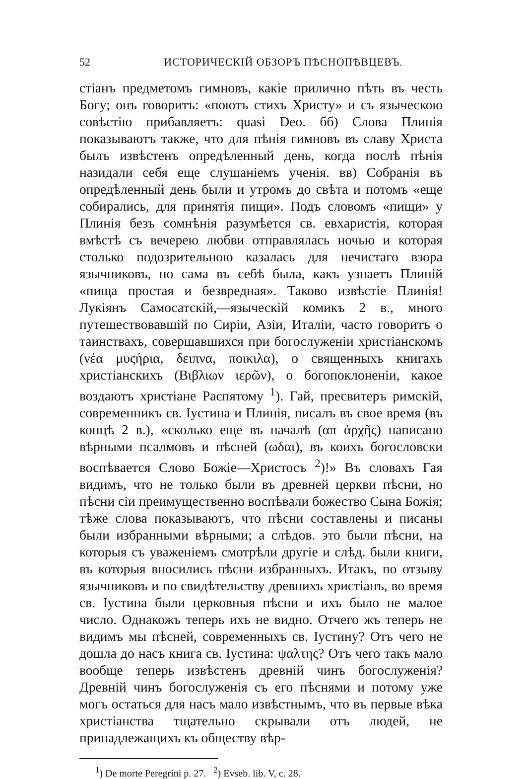52 ИСТОРИЧЕСКІЙ ОБЗОРЪ ПѢСНОПѢВЦЕВЪ.
стіанъ предметомъ гимновъ, какіе прилично пѣть въ честь Богу; онъ говоритъ: «поютъ стихъ Христу» и съ языческою совѣстію прибавляетъ: quasi Deo. бб) Слова Плинія показываютъ также, что для пѣнія гимновъ въ славу Христа былъ извѣстенъ опредѣленный день, когда послѣ пѣнія назидали себя еще слушаніемъ ученія. вв) Собранія въ опредѣленный день были и утромъ до свѣта и потомъ «еще собирались, для принятія пищи». Подъ словомъ «пищи» у Плинія безъ сомнѣнія разумѣется св. евхаристія, которая вмѣстѣ съ вечерею любви отправлялась ночью и которая столько подозрительною казалась для нечистаго взора язычниковъ, но сама въ себѣ была, какъ узнаетъ Плиній «пища простая и безвредная». Таково извѣстіе Плинія! Лукіянъ Самосатскій,—языческій комикъ 2 в., много путешествовавшій по Сиріи, Азіи, Италіи, часто говоритъ о таинствахъ, совершавшихся при богослуженіи христіанскомъ (νέα μυςήρια, δειπνα, ποικιλα), о священныхъ книгахъ христіанскихъ (Βιβλιων ιερῶν), о богопоклоненіи, какое воздаютъ христіане Распятому <sup>1</sup>). Гай, пресвитеръ римскій, современникъ св. Іустина и Плинія, писалъ въ свое время (въ концѣ 2 в.), «сколько еще въ началѣ (απ ἀρχῆς) написано вѣрными псалмовъ и пѣсней (ωδαι), въ коихъ богословски воспѣвается Слово Божіе—Христосъ <sup>2</sup>)!» Въ словахъ Гая видимъ, что не только были въ древней церкви пѣсни, но пѣсни сіи преимущественно воспѣвали божество Сына Божія; тѣже слова показываютъ, что пѣсни составлены и писаны были избранными вѣрными; а слѣдов. это были пѣсни, на которыя съ уваженіемъ смотрѣли другіе и слѣд. были книги, въ которыя вносились пѣсни избранныхъ. Итакъ, по отзыву язычниковъ и по свидѣтельству древнихъ христіанъ, во время св. Іустина были церковныя пѣсни и ихъ было не малое число. Однакожъ теперь ихъ не видно. Отчего жъ теперь не видимъ мы пѣсней, современныхъ св. Іустину? Отъ чего не дошла до насъ книга св. Іустина: ψαλτης? Отъ чего такъ мало вообще теперь извѣстенъ древній чинъ богослуженія? Древній чинъ богослуженія съ его пѣснями и потому уже могъ остаться для насъ мало извѣстнымъ, что въ первые вѣка христіанства тщательно скрывали отъ людей, не принадлежащихъ къ обществу вѣр-
<sup>1</sup>) De morte Peregrini p. 27. <sup>2</sup>) Evseb. lib. V, c. 28.